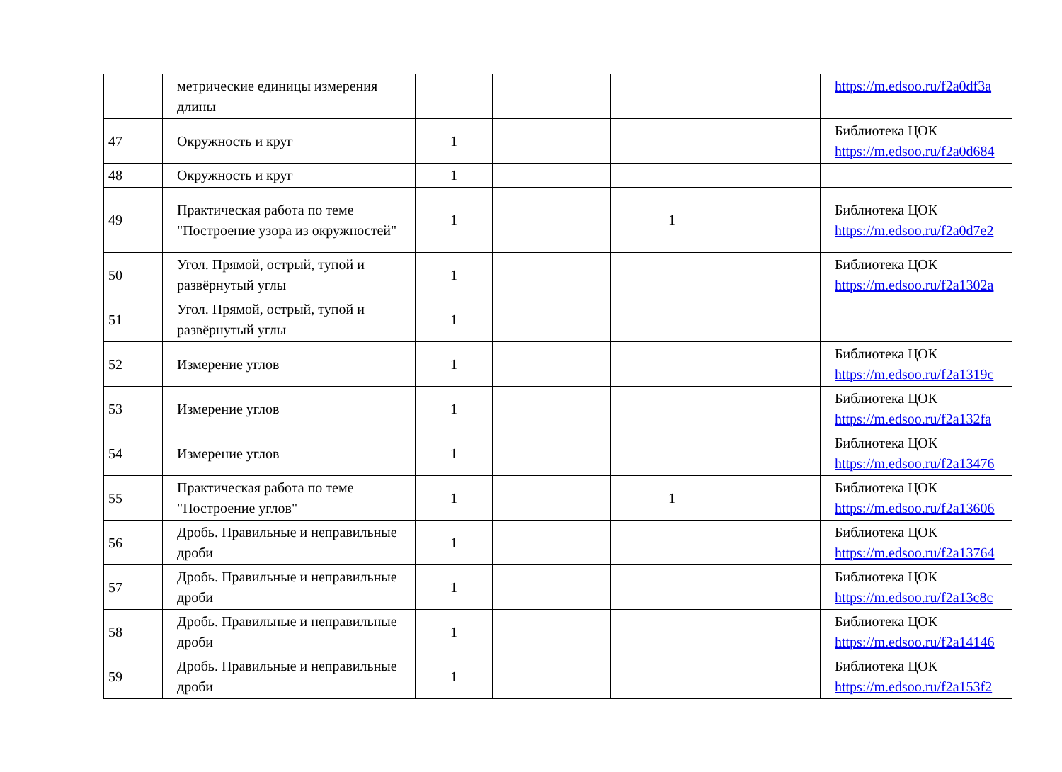| | метрические единицы измерения длины | | | | | https://m.edsoo.ru/f2a0df3a |
| 47 | Окружность и круг | 1 | | | | Библиотека ЦОК https://m.edsoo.ru/f2a0d684 |
| 48 | Окружность и круг | 1 | | | | |
| 49 | Практическая работа по теме "Построение узора из окружностей" | 1 | | 1 | | Библиотека ЦОК https://m.edsoo.ru/f2a0d7e2 |
| 50 | Угол. Прямой, острый, тупой и развёрнутый углы | 1 | | | | Библиотека ЦОК https://m.edsoo.ru/f2a1302a |
| 51 | Угол. Прямой, острый, тупой и развёрнутый углы | 1 | | | | |
| 52 | Измерение углов | 1 | | | | Библиотека ЦОК https://m.edsoo.ru/f2a1319c |
| 53 | Измерение углов | 1 | | | | Библиотека ЦОК https://m.edsoo.ru/f2a132fa |
| 54 | Измерение углов | 1 | | | | Библиотека ЦОК https://m.edsoo.ru/f2a13476 |
| 55 | Практическая работа по теме "Построение углов" | 1 | | 1 | | Библиотека ЦОК https://m.edsoo.ru/f2a13606 |
| 56 | Дробь. Правильные и неправильные дроби | 1 | | | | Библиотека ЦОК https://m.edsoo.ru/f2a13764 |
| 57 | Дробь. Правильные и неправильные дроби | 1 | | | | Библиотека ЦОК https://m.edsoo.ru/f2a13c8c |
| 58 | Дробь. Правильные и неправильные дроби | 1 | | | | Библиотека ЦОК https://m.edsoo.ru/f2a14146 |
| 59 | Дробь. Правильные и неправильные дроби | 1 | | | | Библиотека ЦОК https://m.edsoo.ru/f2a153f2 |